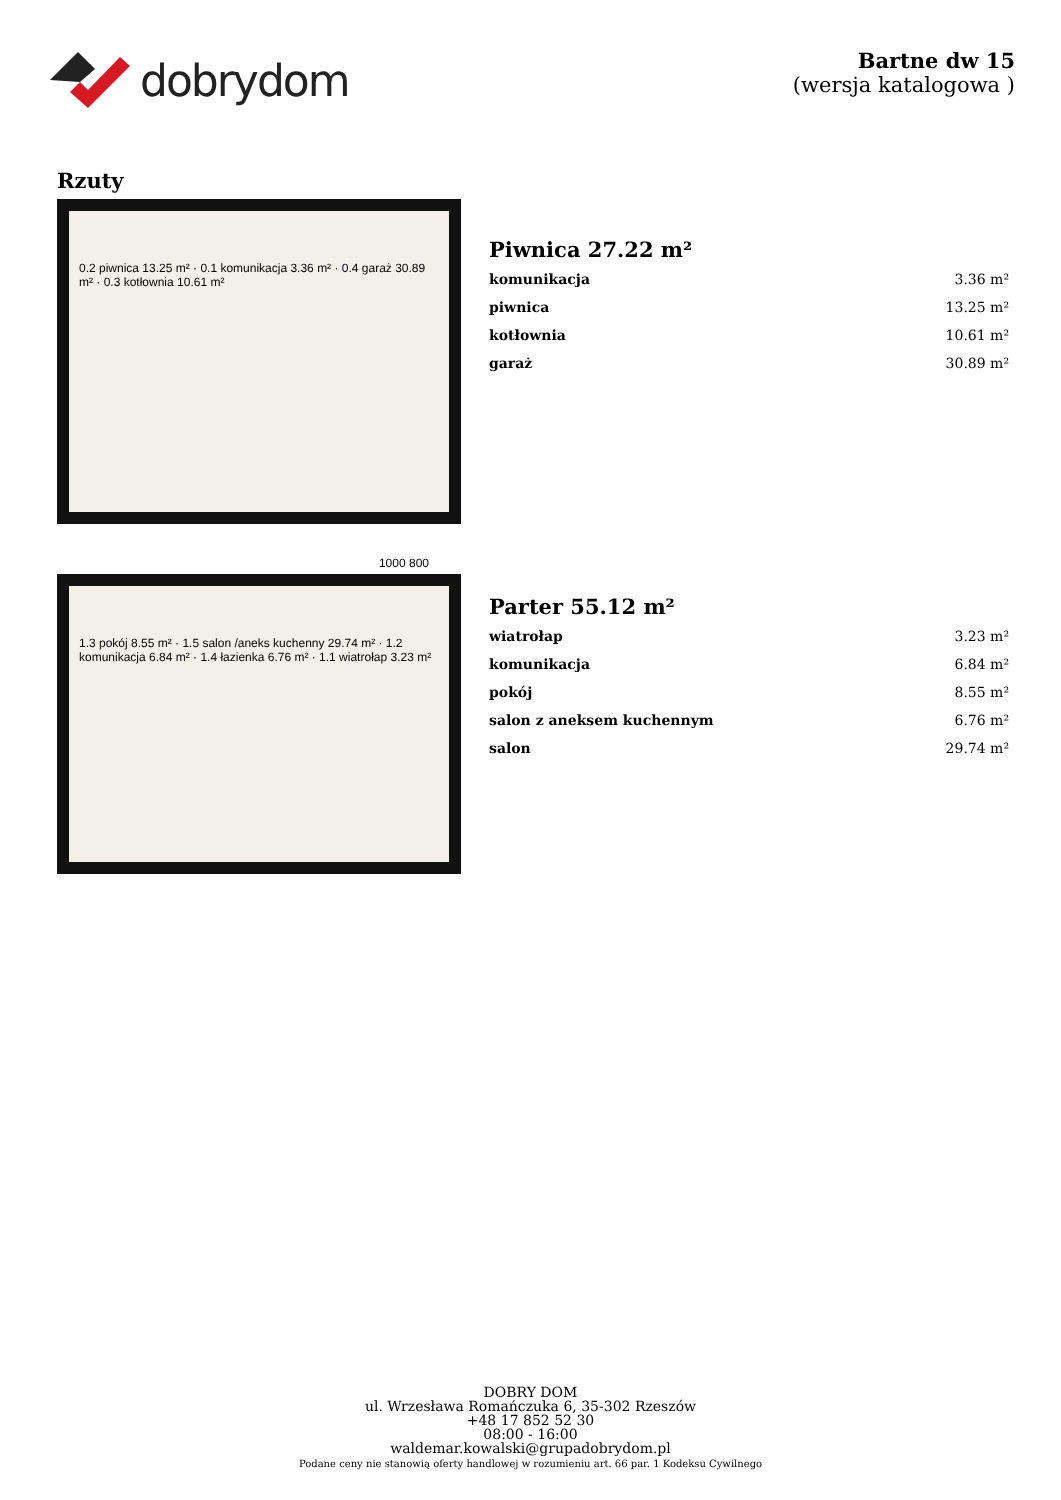dobrydom
Bartne dw 15
(wersja katalogowa )
Rzuty
0.2 piwnica 13.25 m² · 0.1 komunikacja 3.36 m² · 0.4 garaż 30.89 m² · 0.3 kotłownia 10.61 m²
Piwnica 27.22 m²
| komunikacja | 3.36 m² |
| piwnica | 13.25 m² |
| kotłownia | 10.61 m² |
| garaż | 30.89 m² |
1000 800
1.3 pokój 8.55 m² · 1.5 salon /aneks kuchenny 29.74 m² · 1.2 komunikacja 6.84 m² · 1.4 łazienka 6.76 m² · 1.1 wiatrołap 3.23 m²
Parter 55.12 m²
| wiatrołap | 3.23 m² |
| komunikacja | 6.84 m² |
| pokój | 8.55 m² |
| salon z aneksem kuchennym | 6.76 m² |
| salon | 29.74 m² |
DOBRY DOM
ul. Wrzesława Romańczuka 6, 35-302 Rzeszów
+48 17 852 52 30
08:00 - 16:00
waldemar.kowalski@grupadobrydom.pl
Podane ceny nie stanowią oferty handlowej w rozumieniu art. 66 par. 1 Kodeksu Cywilnego